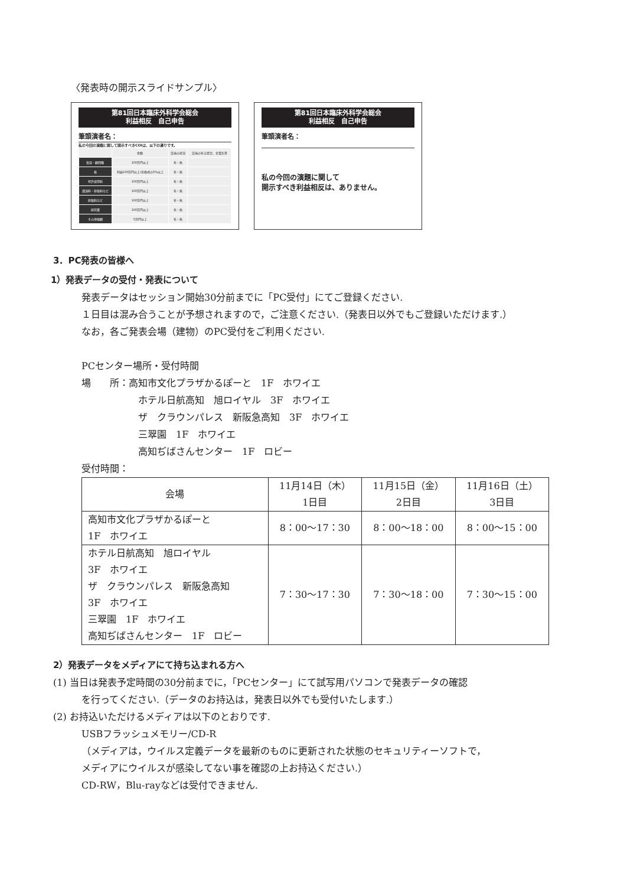〈発表時の開示スライドサンプル〉
第81回日本臨床外科学会総会
利益相反　自己申告
筆頭演者名：
私の今回の演題に関して開示すべきCOIは、以下の通りです。
| | 金額 | 該当の状況 | 該当の有る場合、企業名等 |
| 役員・顧問職 | 100万円以上 | 有・無 | |
| 株 | 利益100万円以上/全株式の5%以上 | 有・無 | |
| 特許使用料 | 100万円以上 | 有・無 | |
| 講演料・原稿料など | 100万円以上 | 有・無 | |
| 原稿料など | 100万円以上 | 有・無 | |
| 研究費 | 100万円以上 | 有・無 | |
| その他報酬 | 5万円以上 | 有・無 | |
第81回日本臨床外科学会総会
利益相反　自己申告
筆頭演者名：
私の今回の演題に関して
開示すべき利益相反は、ありません。
3．PC発表の皆様へ
1）発表データの受付・発表について
発表データはセッション開始30分前までに「PC受付」にてご登録ください.
１日目は混み合うことが予想されますので，ご注意ください.（発表日以外でもご登録いただけます.）
なお，各ご発表会場（建物）のPC受付をご利用ください.
PCセンター場所・受付時間
場　　所：高知市文化プラザかるぽーと　1F　ホワイエ
ホテル日航高知　旭ロイヤル　3F　ホワイエ
ザ　クラウンパレス　新阪急高知　3F　ホワイエ
三翠園　1F　ホワイエ
高知ぢばさんセンター　1F　ロビー
受付時間：
| 会場 | 11月14日（木） 1日目 | 11月15日（金） 2日目 | 11月16日（土） 3日目 |
| --- | --- | --- | --- |
| 高知市文化プラザかるぽーと 1F ホワイエ | 8：00〜17：30 | 8：00〜18：00 | 8：00〜15：00 |
| ホテル日航高知 旭ロイヤル 3F ホワイエ ザ クラウンパレス 新阪急高知 3F ホワイエ 三翠園 1F ホワイエ 高知ぢばさんセンター 1F ロビー | 7：30〜17：30 | 7：30〜18：00 | 7：30〜15：00 |
2）発表データをメディアにて持ち込まれる方へ
(1) 当日は発表予定時間の30分前までに，「PCセンター」にて試写用パソコンで発表データの確認
を行ってください.（データのお持込は，発表日以外でも受付いたします.）
(2) お持込いただけるメディアは以下のとおりです.
USBフラッシュメモリー/CD-R
（メディアは，ウイルス定義データを最新のものに更新された状態のセキュリティーソフトで，
メディアにウイルスが感染してない事を確認の上お持込ください.）
CD-RW，Blu-rayなどは受付できません.